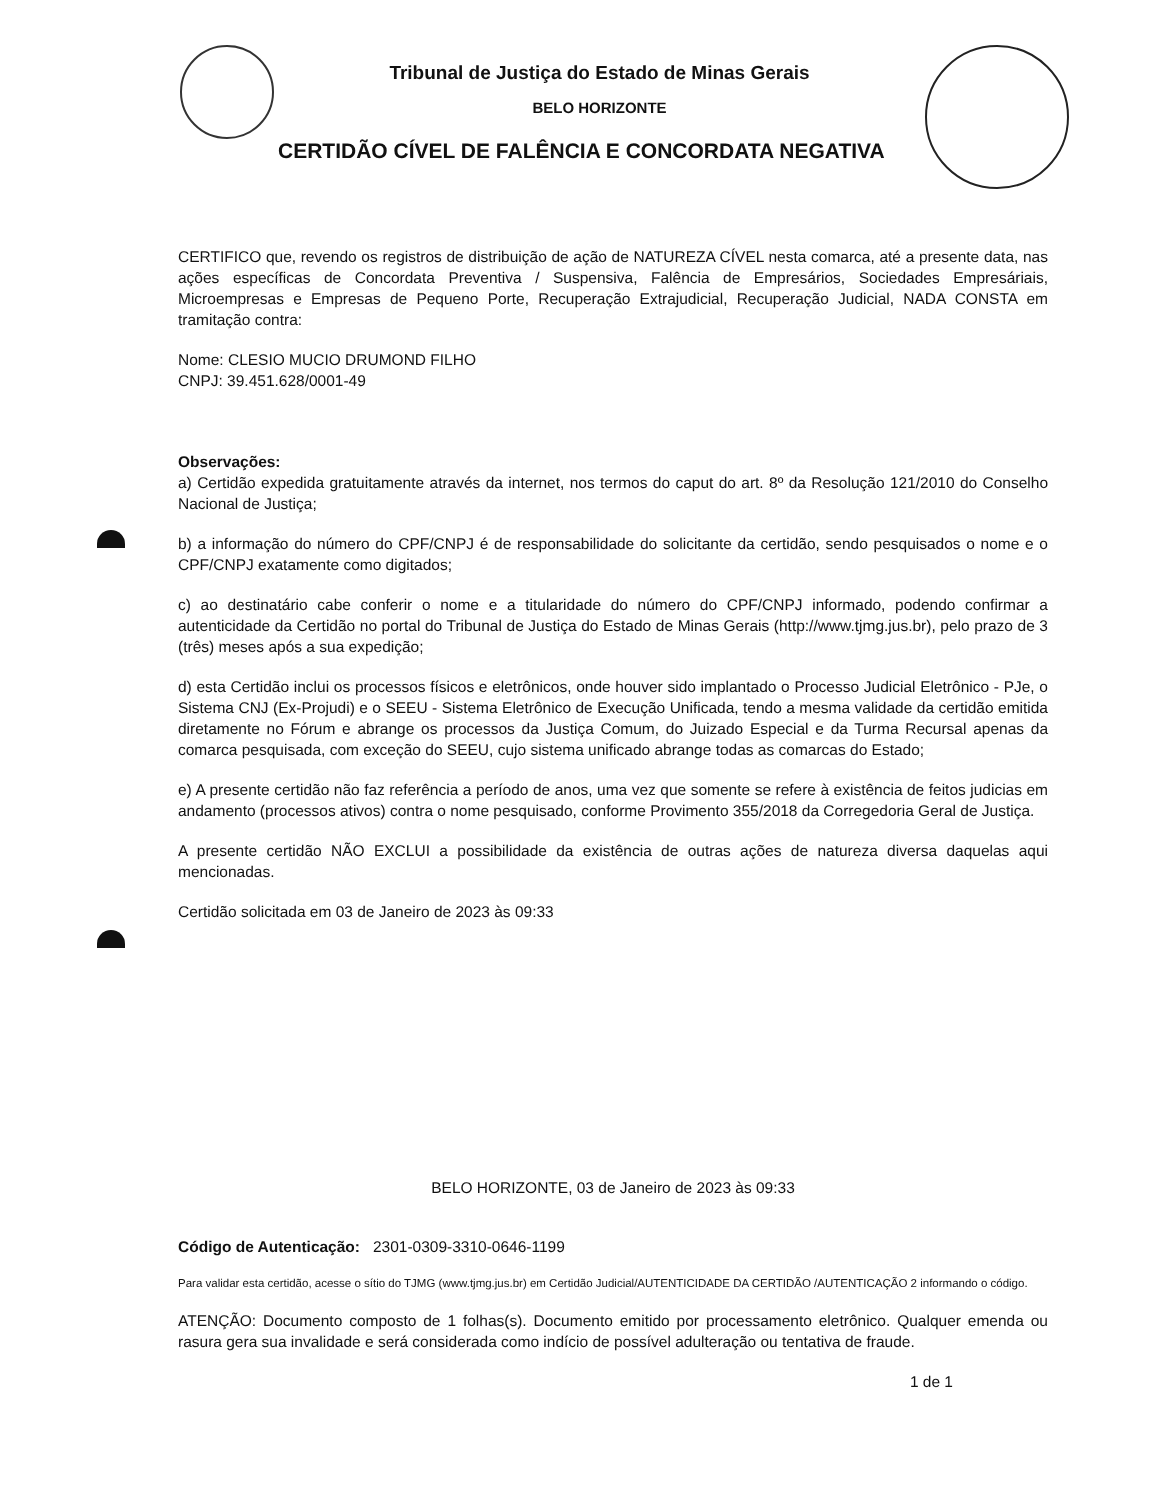Tribunal de Justiça do Estado de Minas Gerais
BELO HORIZONTE
CERTIDÃO CÍVEL DE FALÊNCIA E CONCORDATA NEGATIVA
CERTIFICO que, revendo os registros de distribuição de ação de NATUREZA CÍVEL nesta comarca, até a presente data, nas ações específicas de Concordata Preventiva / Suspensiva, Falência de Empresários, Sociedades Empresáriais, Microempresas e Empresas de Pequeno Porte, Recuperação Extrajudicial, Recuperação Judicial, NADA CONSTA em tramitação contra:
Nome: CLESIO MUCIO DRUMOND FILHO
CNPJ: 39.451.628/0001-49
Observações:
a) Certidão expedida gratuitamente através da internet, nos termos do caput do art. 8º da Resolução 121/2010 do Conselho Nacional de Justiça;
b) a informação do número do CPF/CNPJ é de responsabilidade do solicitante da certidão, sendo pesquisados o nome e o CPF/CNPJ exatamente como digitados;
c) ao destinatário cabe conferir o nome e a titularidade do número do CPF/CNPJ informado, podendo confirmar a autenticidade da Certidão no portal do Tribunal de Justiça do Estado de Minas Gerais (http://www.tjmg.jus.br), pelo prazo de 3 (três) meses após a sua expedição;
d) esta Certidão inclui os processos físicos e eletrônicos, onde houver sido implantado o Processo Judicial Eletrônico - PJe, o Sistema CNJ (Ex-Projudi) e o SEEU - Sistema Eletrônico de Execução Unificada, tendo a mesma validade da certidão emitida diretamente no Fórum e abrange os processos da Justiça Comum, do Juizado Especial e da Turma Recursal apenas da comarca pesquisada, com exceção do SEEU, cujo sistema unificado abrange todas as comarcas do Estado;
e) A presente certidão não faz referência a período de anos, uma vez que somente se refere à existência de feitos judicias em andamento (processos ativos) contra o nome pesquisado, conforme Provimento 355/2018 da Corregedoria Geral de Justiça.
A presente certidão NÃO EXCLUI a possibilidade da existência de outras ações de natureza diversa daquelas aqui mencionadas.
Certidão solicitada em 03 de Janeiro de 2023 às 09:33
BELO HORIZONTE, 03 de Janeiro de 2023 às 09:33
Código de Autenticação: 2301-0309-3310-0646-1199
Para validar esta certidão, acesse o sítio do TJMG (www.tjmg.jus.br) em Certidão Judicial/AUTENTICIDADE DA CERTIDÃO /AUTENTICAÇÃO 2 informando o código.
ATENÇÃO: Documento composto de 1 folhas(s). Documento emitido por processamento eletrônico. Qualquer emenda ou rasura gera sua invalidade e será considerada como indício de possível adulteração ou tentativa de fraude.
1 de 1